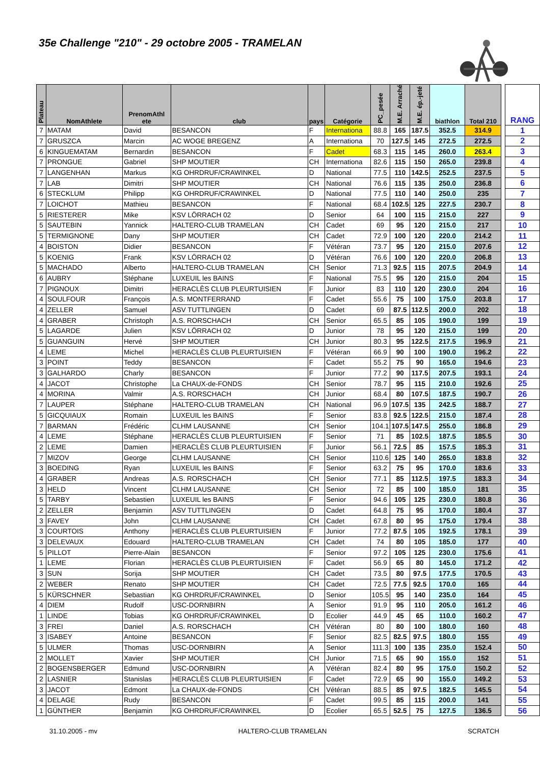35e Challenge "210" - 29 octobre 2005 - TRAMELAN
| Plateau | NomAthlete | PrenomAthl ete | club | pays | Catégorie | PC_pesée | M.E. Arraché | M.E. ép.-jeté | biathlon | Total 210 | | RANG |
| --- | --- | --- | --- | --- | --- | --- | --- | --- | --- | --- | --- | --- |
| 7 | MATAM | David | BESANCON | F | Internationa | 88.8 | 165 | 187.5 | 352.5 | 314.9 | | 1 |
| 7 | GRUSZCA | Marcin | AC WOGE BREGENZ | A | Internationa | 70 | 127.5 | 145 | 272.5 | 272.5 | | 2 |
| 6 | KINGUEMATAM | Bernardin | BESANCON | F | Cadet | 68.3 | 115 | 145 | 260.0 | 263.4 | | 3 |
| 7 | PRONGUE | Gabriel | SHP MOUTIER | CH | Internationa | 82.6 | 115 | 150 | 265.0 | 239.8 | | 4 |
| 7 | LANGENHAN | Markus | KG OHRDRUF/CRAWINKEL | D | National | 77.5 | 110 | 142.5 | 252.5 | 237.5 | | 5 |
| 7 | LAB | Dimitri | SHP MOUTIER | CH | National | 76.6 | 115 | 135 | 250.0 | 236.8 | | 6 |
| 6 | STECKLUM | Philipp | KG OHRDRUF/CRAWINKEL | D | National | 77.5 | 110 | 140 | 250.0 | 235 | | 7 |
| 7 | LOICHOT | Mathieu | BESANCON | F | National | 68.4 | 102.5 | 125 | 227.5 | 230.7 | | 8 |
| 5 | RIESTERER | Mike | KSV LÖRRACH 02 | D | Senior | 64 | 100 | 115 | 215.0 | 227 | | 9 |
| 5 | SAUTEBIN | Yannick | HALTERO-CLUB TRAMELAN | CH | Cadet | 69 | 95 | 120 | 215.0 | 217 | | 10 |
| 5 | TERMIGNONE | Dany | SHP MOUTIER | CH | Cadet | 72.9 | 100 | 120 | 220.0 | 214.2 | | 11 |
| 4 | BOISTON | Didier | BESANCON | F | Vétéran | 73.7 | 95 | 120 | 215.0 | 207.6 | | 12 |
| 5 | KOENIG | Frank | KSV LÖRRACH 02 | D | Vétéran | 76.6 | 100 | 120 | 220.0 | 206.8 | | 13 |
| 5 | MACHADO | Alberto | HALTERO-CLUB TRAMELAN | CH | Senior | 71.3 | 92.5 | 115 | 207.5 | 204.9 | | 14 |
| 6 | AUBRY | Stéphane | LUXEUIL les BAINS | F | National | 75.5 | 95 | 120 | 215.0 | 204 | | 15 |
| 7 | PIGNOUX | Dimitri | HERACLÈS CLUB PLEURTUISIEN | F | Junior | 83 | 110 | 120 | 230.0 | 204 | | 16 |
| 4 | SOULFOUR | François | A.S. MONTFERRAND | F | Cadet | 55.6 | 75 | 100 | 175.0 | 203.8 | | 17 |
| 4 | ZELLER | Samuel | ASV TUTTLINGEN | D | Cadet | 69 | 87.5 | 112.5 | 200.0 | 202 | | 18 |
| 4 | GRABER | Christoph | A.S. RORSCHACH | CH | Senior | 65.5 | 85 | 105 | 190.0 | 199 | | 19 |
| 5 | LAGARDE | Julien | KSV LÖRRACH 02 | D | Junior | 78 | 95 | 120 | 215.0 | 199 | | 20 |
| 5 | GUANGUIN | Hervé | SHP MOUTIER | CH | Junior | 80.3 | 95 | 122.5 | 217.5 | 196.9 | | 21 |
| 4 | LEME | Michel | HERACLÈS CLUB PLEURTUISIEN | F | Vétéran | 66.9 | 90 | 100 | 190.0 | 196.2 | | 22 |
| 3 | POINT | Teddy | BESANCON | F | Cadet | 55.2 | 75 | 90 | 165.0 | 194.6 | | 23 |
| 3 | GALHARDO | Charly | BESANCON | F | Junior | 77.2 | 90 | 117.5 | 207.5 | 193.1 | | 24 |
| 4 | JACOT | Christophe | La CHAUX-de-FONDS | CH | Senior | 78.7 | 95 | 115 | 210.0 | 192.6 | | 25 |
| 4 | MORINA | Valmir | A.S. RORSCHACH | CH | Junior | 68.4 | 80 | 107.5 | 187.5 | 190.7 | | 26 |
| 7 | LAUPER | Stéphane | HALTERO-CLUB TRAMELAN | CH | National | 96.9 | 107.5 | 135 | 242.5 | 188.7 | | 27 |
| 5 | GICQUIAUX | Romain | LUXEUIL les BAINS | F | Senior | 83.8 | 92.5 | 122.5 | 215.0 | 187.4 | | 28 |
| 7 | BARMAN | Frédéric | CLHM LAUSANNE | CH | Senior | 104.1 | 107.5 | 147.5 | 255.0 | 186.8 | | 29 |
| 4 | LEME | Stéphane | HERACLÈS CLUB PLEURTUISIEN | F | Senior | 71 | 85 | 102.5 | 187.5 | 185.5 | | 30 |
| 2 | LEME | Damien | HERACLÈS CLUB PLEURTUISIEN | F | Junior | 56.1 | 72.5 | 85 | 157.5 | 185.3 | | 31 |
| 7 | MIZOV | George | CLHM LAUSANNE | CH | Senior | 110.6 | 125 | 140 | 265.0 | 183.8 | | 32 |
| 3 | BOEDING | Ryan | LUXEUIL les BAINS | F | Senior | 63.2 | 75 | 95 | 170.0 | 183.6 | | 33 |
| 4 | GRABER | Andreas | A.S. RORSCHACH | CH | Senior | 77.1 | 85 | 112.5 | 197.5 | 183.3 | | 34 |
| 3 | HELD | Vincent | CLHM LAUSANNE | CH | Senior | 72 | 85 | 100 | 185.0 | 181 | | 35 |
| 5 | TARBY | Sebastien | LUXEUIL les BAINS | F | Senior | 94.6 | 105 | 125 | 230.0 | 180.8 | | 36 |
| 2 | ZELLER | Benjamin | ASV TUTTLINGEN | D | Cadet | 64.8 | 75 | 95 | 170.0 | 180.4 | | 37 |
| 3 | FAVEY | John | CLHM LAUSANNE | CH | Cadet | 67.8 | 80 | 95 | 175.0 | 179.4 | | 38 |
| 3 | COURTOIS | Anthony | HERACLÈS CLUB PLEURTUISIEN | F | Junior | 77.2 | 87.5 | 105 | 192.5 | 178.1 | | 39 |
| 3 | DELEVAUX | Edouard | HALTERO-CLUB TRAMELAN | CH | Cadet | 74 | 80 | 105 | 185.0 | 177 | | 40 |
| 5 | PILLOT | Pierre-Alain | BESANCON | F | Senior | 97.2 | 105 | 125 | 230.0 | 175.6 | | 41 |
| 1 | LEME | Florian | HERACLÈS CLUB PLEURTUISIEN | F | Cadet | 56.9 | 65 | 80 | 145.0 | 171.2 | | 42 |
| 3 | SUN | Sorija | SHP MOUTIER | CH | Cadet | 73.5 | 80 | 97.5 | 177.5 | 170.5 | | 43 |
| 2 | WEBER | Renato | SHP MOUTIER | CH | Cadet | 72.5 | 77.5 | 92.5 | 170.0 | 165 | | 44 |
| 5 | KÜRSCHNER | Sebastian | KG OHRDRUF/CRAWINKEL | D | Senior | 105.5 | 95 | 140 | 235.0 | 164 | | 45 |
| 4 | DIEM | Rudolf | USC-DORNBIRN | A | Senior | 91.9 | 95 | 110 | 205.0 | 161.2 | | 46 |
| 1 | LINDE | Tobias | KG OHRDRUF/CRAWINKEL | D | Ecolier | 44.9 | 45 | 65 | 110.0 | 160.2 | | 47 |
| 3 | FREI | Daniel | A.S. RORSCHACH | CH | Vétéran | 80 | 80 | 100 | 180.0 | 160 | | 48 |
| 3 | ISABEY | Antoine | BESANCON | F | Senior | 82.5 | 82.5 | 97.5 | 180.0 | 155 | | 49 |
| 5 | ULMER | Thomas | USC-DORNBIRN | A | Senior | 111.3 | 100 | 135 | 235.0 | 152.4 | | 50 |
| 2 | MOLLET | Xavier | SHP MOUTIER | CH | Junior | 71.5 | 65 | 90 | 155.0 | 152 | | 51 |
| 2 | BOGENSBERGER | Edmund | USC-DORNBIRN | A | Vétéran | 82.4 | 80 | 95 | 175.0 | 150.2 | | 52 |
| 2 | LASNIER | Stanislas | HERACLÈS CLUB PLEURTUISIEN | F | Cadet | 72.9 | 65 | 90 | 155.0 | 149.2 | | 53 |
| 3 | JACOT | Edmont | La CHAUX-de-FONDS | CH | Vétéran | 88.5 | 85 | 97.5 | 182.5 | 145.5 | | 54 |
| 4 | DELAGE | Rudy | BESANCON | F | Cadet | 99.5 | 85 | 115 | 200.0 | 141 | | 55 |
| 1 | GÜNTHER | Benjamin | KG OHRDRUF/CRAWINKEL | D | Ecolier | 65.5 | 52.5 | 75 | 127.5 | 136.5 | | 56 |
31.10.2005 - mv HALTERO-CLUB TRAMELAN SCRATCH